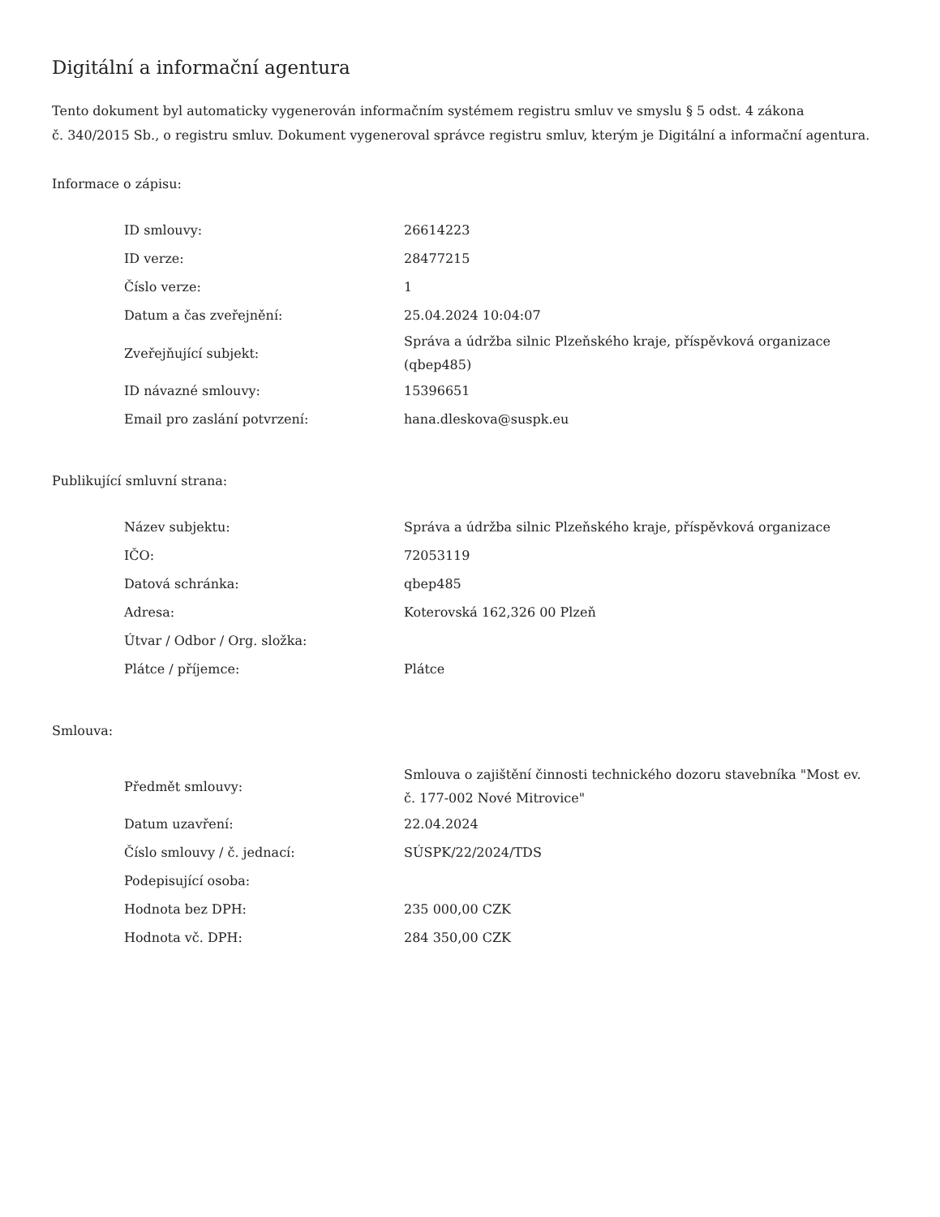Digitální a informační agentura
Tento dokument byl automaticky vygenerován informačním systémem registru smluv ve smyslu § 5 odst. 4 zákona
č. 340/2015 Sb., o registru smluv. Dokument vygeneroval správce registru smluv, kterým je Digitální a informační agentura.
Informace o zápisu:
| ID smlouvy: | 26614223 |
| ID verze: | 28477215 |
| Číslo verze: | 1 |
| Datum a čas zveřejnění: | 25.04.2024 10:04:07 |
| Zveřejňující subjekt: | Správa a údržba silnic Plzeňského kraje, příspěvková organizace (qbep485) |
| ID návazné smlouvy: | 15396651 |
| Email pro zaslání potvrzení: | hana.dleskova@suspk.eu |
Publikující smluvní strana:
| Název subjektu: | Správa a údržba silnic Plzeňského kraje, příspěvková organizace |
| IČO: | 72053119 |
| Datová schránka: | qbep485 |
| Adresa: | Koterovská 162,326 00 Plzeň |
| Útvar / Odbor / Org. složka: | |
| Plátce / příjemce: | Plátce |
Smlouva:
| Předmět smlouvy: | Smlouva o zajištění činnosti technického dozoru stavebníka "Most ev. č. 177-002 Nové Mitrovice" |
| Datum uzavření: | 22.04.2024 |
| Číslo smlouvy / č. jednací: | SÚSPK/22/2024/TDS |
| Podepisující osoba: | |
| Hodnota bez DPH: | 235 000,00 CZK |
| Hodnota vč. DPH: | 284 350,00 CZK |